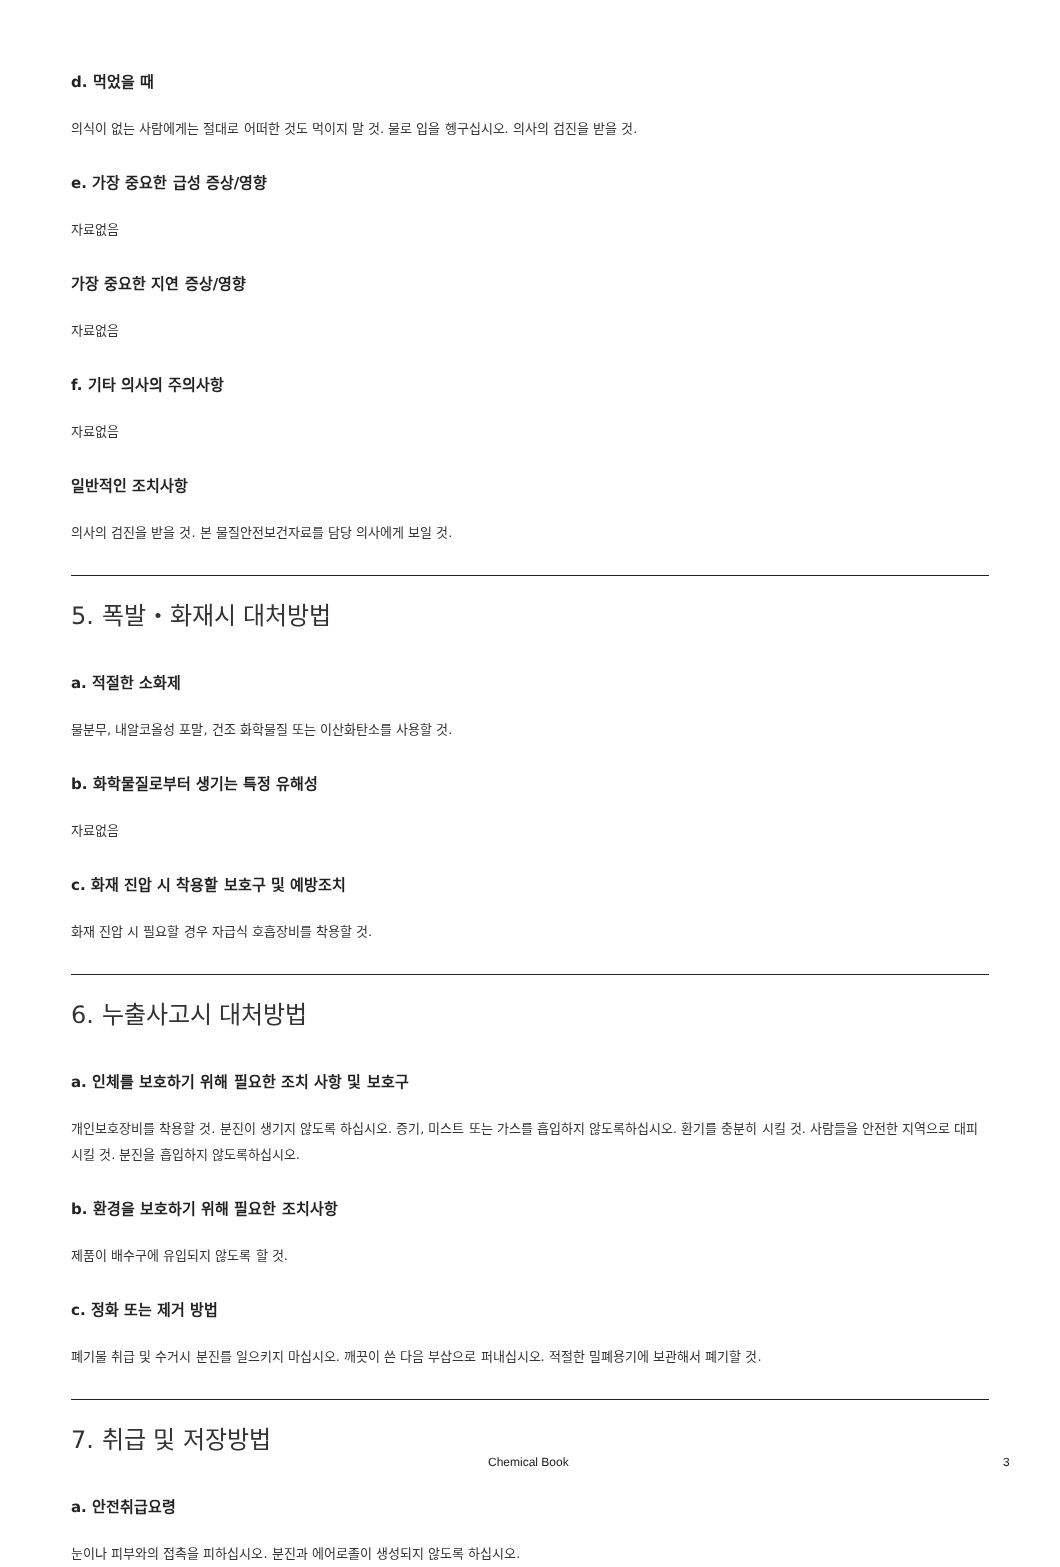d. 먹었을 때
의식이 없는 사람에게는 절대로 어떠한 것도 먹이지 말 것. 물로 입을 헹구십시오. 의사의 검진을 받을 것.
e. 가장 중요한 급성 증상/영향
자료없음
가장 중요한 지연 증상/영향
자료없음
f. 기타 의사의 주의사항
자료없음
일반적인 조치사항
의사의 검진을 받을 것. 본 물질안전보건자료를 담당 의사에게 보일 것.
5. 폭발・화재시 대처방법
a. 적절한 소화제
물분무, 내알코올성 포말, 건조 화학물질 또는 이산화탄소를 사용할 것.
b. 화학물질로부터 생기는 특정 유해성
자료없음
c. 화재 진압 시 착용할 보호구 및 예방조치
화재 진압 시 필요할 경우 자급식 호흡장비를 착용할 것.
6. 누출사고시 대처방법
a. 인체를 보호하기 위해 필요한 조치 사항 및 보호구
개인보호장비를 착용할 것. 분진이 생기지 않도록 하십시오. 증기, 미스트 또는 가스를 흡입하지 않도록하십시오. 환기를 충분히 시킬 것. 사람들을 안전한 지역으로 대피시킬 것. 분진을 흡입하지 않도록하십시오.
b. 환경을 보호하기 위해 필요한 조치사항
제품이 배수구에 유입되지 않도록 할 것.
c. 정화 또는 제거 방법
폐기물 취급 및 수거시 분진를 일으키지 마십시오. 깨끗이 쓴 다음 부삽으로 퍼내십시오. 적절한 밀폐용기에 보관해서 폐기할 것.
7. 취급 및 저장방법
a. 안전취급요령
눈이나 피부와의 접촉을 피하십시오. 분진과 에어로졸이 생성되지 않도록 하십시오.
Chemical Book 3